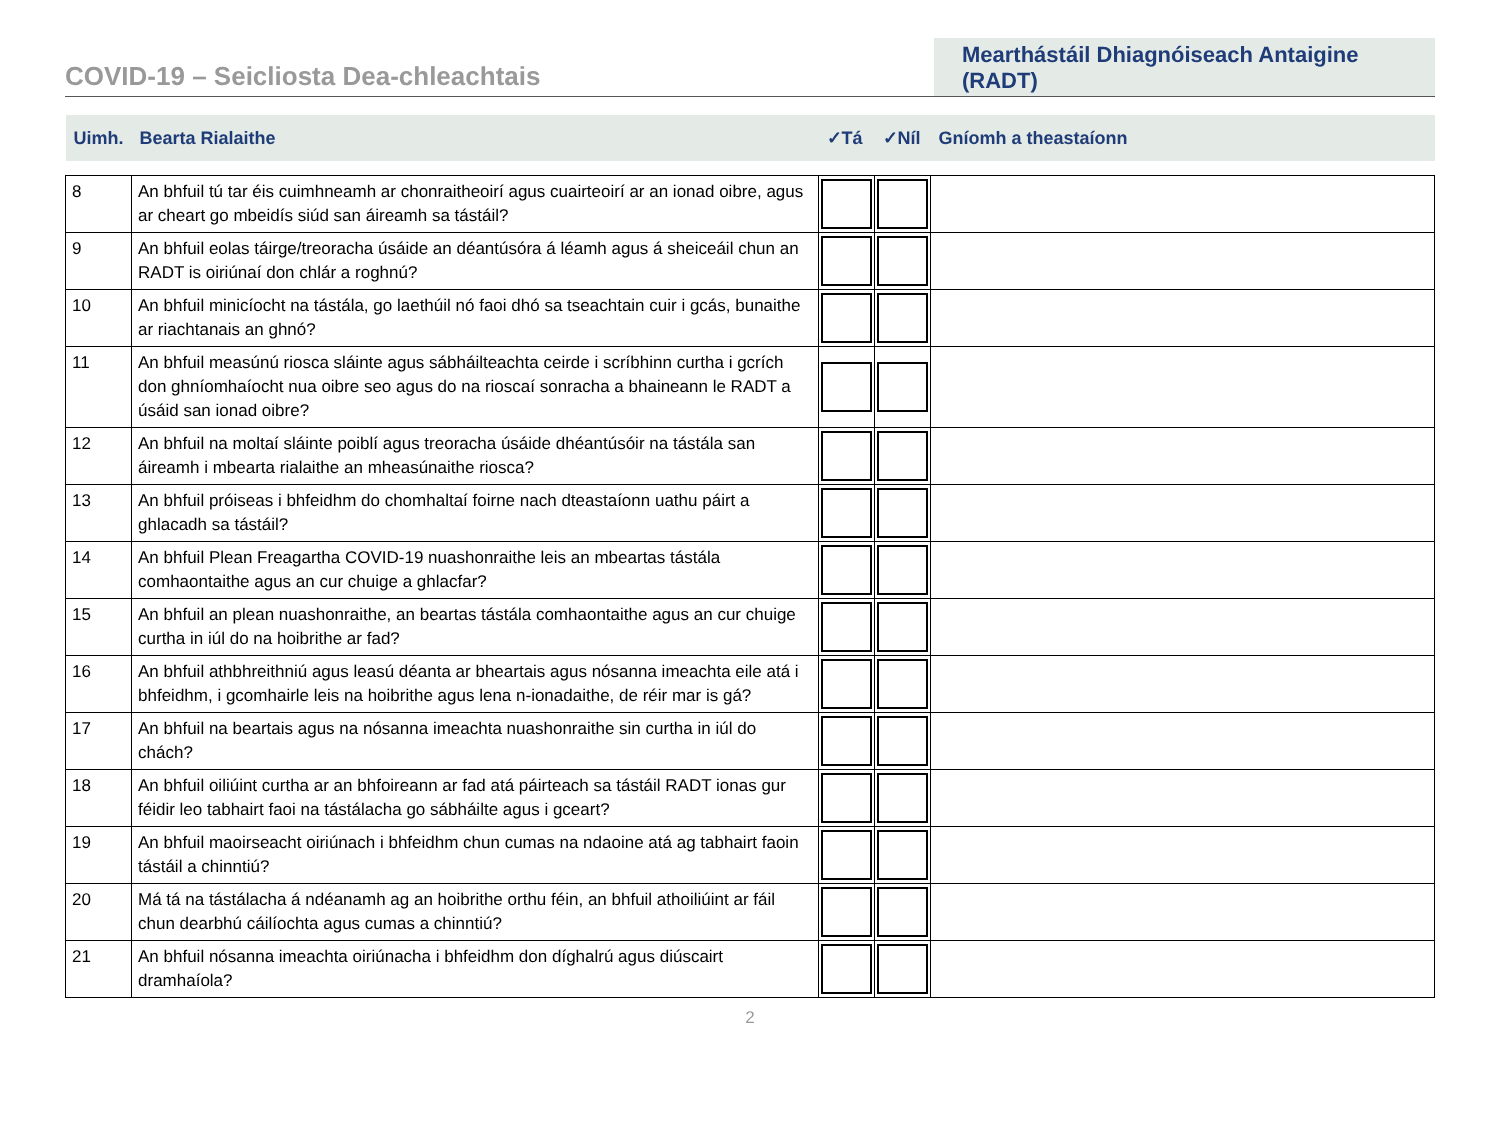COVID-19 – Seicliosta Dea-chleachtais
Mearthástáil Dhiagnóiseach Antaigine (RADT)
| Uimh. | Bearta Rialaithe | ✓Tá | ✓Níl | Gníomh a theastaíonn |
| 8 | An bhfuil tú tar éis cuimhneamh ar chonraitheoirí agus cuairteoirí ar an ionad oibre, agus ar cheart go mbeidís siúd san áireamh sa tástáil? | | | |
| 9 | An bhfuil eolas táirge/treoracha úsáide an déantúsóra á léamh agus á sheiceáil chun an RADT is oiriúnaí don chlár a roghnú? | | | |
| 10 | An bhfuil minicíocht na tástála, go laethúil nó faoi dhó sa tseachtain cuir i gcás, bunaithe ar riachtanais an ghnó? | | | |
| 11 | An bhfuil measúnú riosca sláinte agus sábháilteachta ceirde i scríbhinn curtha i gcrích don ghníomhaíocht nua oibre seo agus do na rioscaí sonracha a bhaineann le RADT a úsáid san ionad oibre? | | | |
| 12 | An bhfuil na moltaí sláinte poiblí agus treoracha úsáide dhéantúsóir na tástála san áireamh i mbearta rialaithe an mheasúnaithe riosca? | | | |
| 13 | An bhfuil próiseas i bhfeidhm do chomhaltaí foirne nach dteastaíonn uathu páirt a ghlacadh sa tástáil? | | | |
| 14 | An bhfuil Plean Freagartha COVID-19 nuashonraithe leis an mbeartas tástála comhaontaithe agus an cur chuige a ghlacfar? | | | |
| 15 | An bhfuil an plean nuashonraithe, an beartas tástála comhaontaithe agus an cur chuige curtha in iúl do na hoibrithe ar fad? | | | |
| 16 | An bhfuil athbhreithniú agus leasú déanta ar bheartais agus nósanna imeachta eile atá i bhfeidhm, i gcomhairle leis na hoibrithe agus lena n-ionadaithe, de réir mar is gá? | | | |
| 17 | An bhfuil na beartais agus na nósanna imeachta nuashonraithe sin curtha in iúl do chách? | | | |
| 18 | An bhfuil oiliúint curtha ar an bhfoireann ar fad atá páirteach sa tástáil RADT ionas gur féidir leo tabhairt faoi na tástálacha go sábháilte agus i gceart? | | | |
| 19 | An bhfuil maoirseacht oiriúnach i bhfeidhm chun cumas na ndaoine atá ag tabhairt faoin tástáil a chinntiú? | | | |
| 20 | Má tá na tástálacha á ndéanamh ag an hoibrithe orthu féin, an bhfuil athoiliúint ar fáil chun dearbhú cáilíochta agus cumas a chinntiú? | | | |
| 21 | An bhfuil nósanna imeachta oiriúnacha i bhfeidhm don díghalrú agus diúscairt dramhaíola? | | | |
2